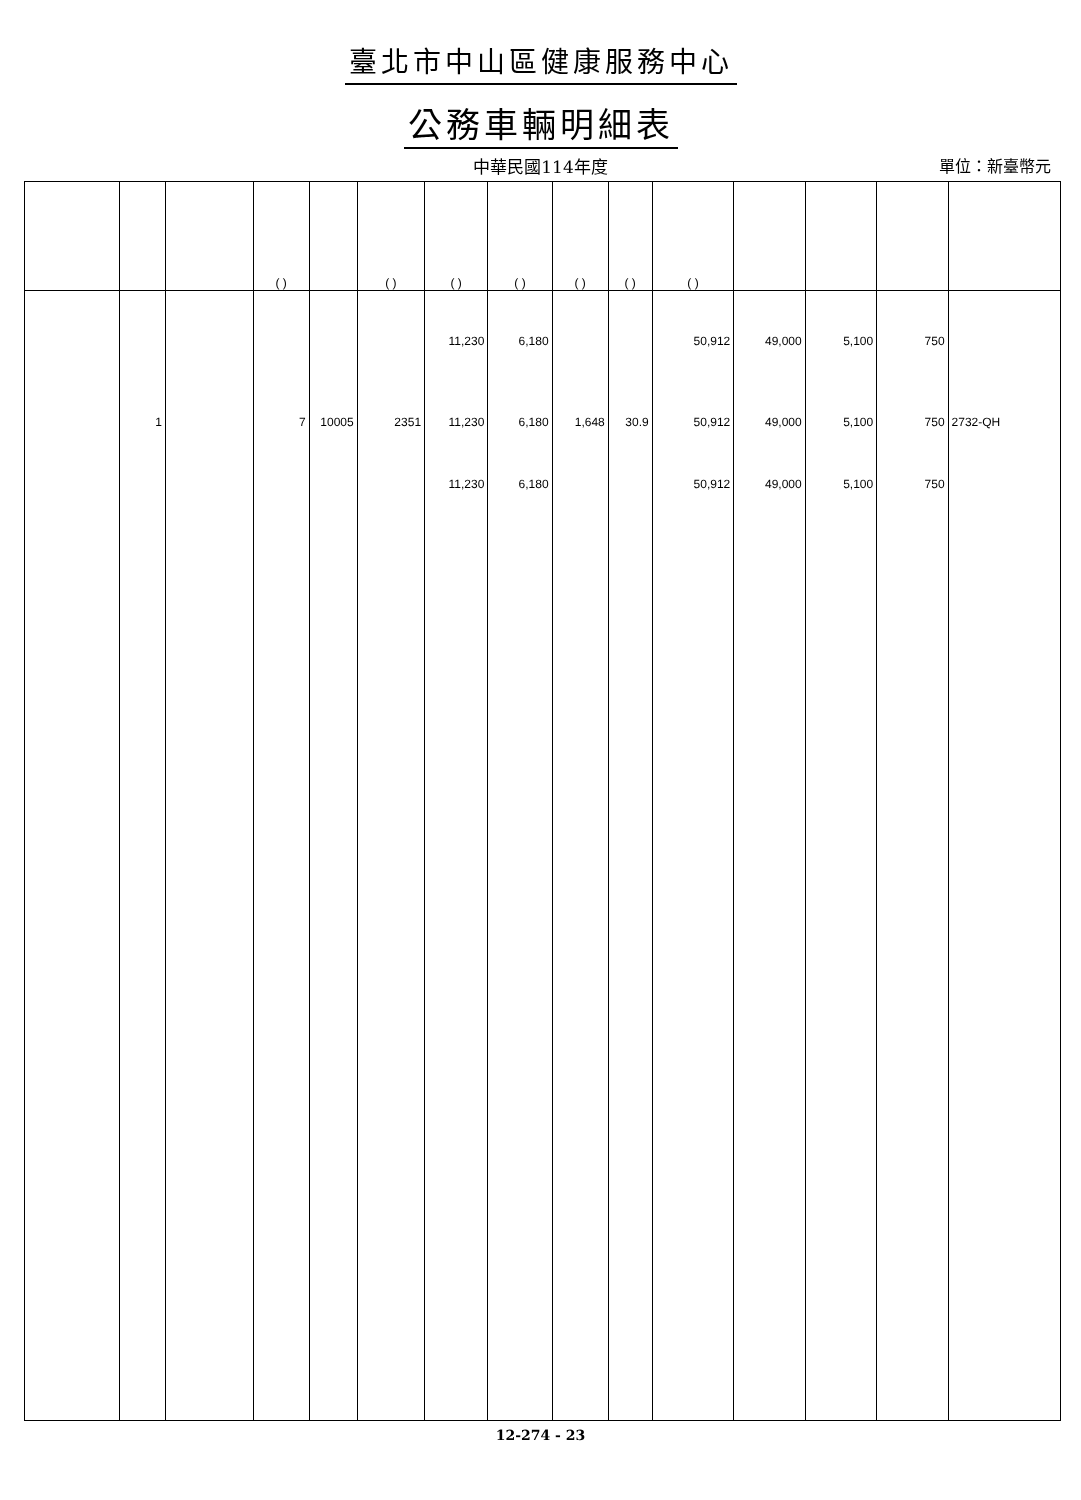臺北市中山區健康服務中心
公務車輛明細表
中華民國114年度
單位：新臺幣元
| | | | ( ) | | ( ) | ( ) | ( ) | ( ) | ( ) | ( ) | | | | |
| --- | --- | --- | --- | --- | --- | --- | --- | --- | --- | --- | --- | --- | --- | --- |
| | | | | | | 11,230 | 6,180 | | | 50,912 | 49,000 | 5,100 | 750 | |
| | 1 | | 7 | 10005 | 2351 | 11,230 | 6,180 | 1,648 | 30.9 | 50,912 | 49,000 | 5,100 | 750 | 2732-QH |
| | | | | | | 11,230 | 6,180 | | | 50,912 | 49,000 | 5,100 | 750 | |
12-274 - 23